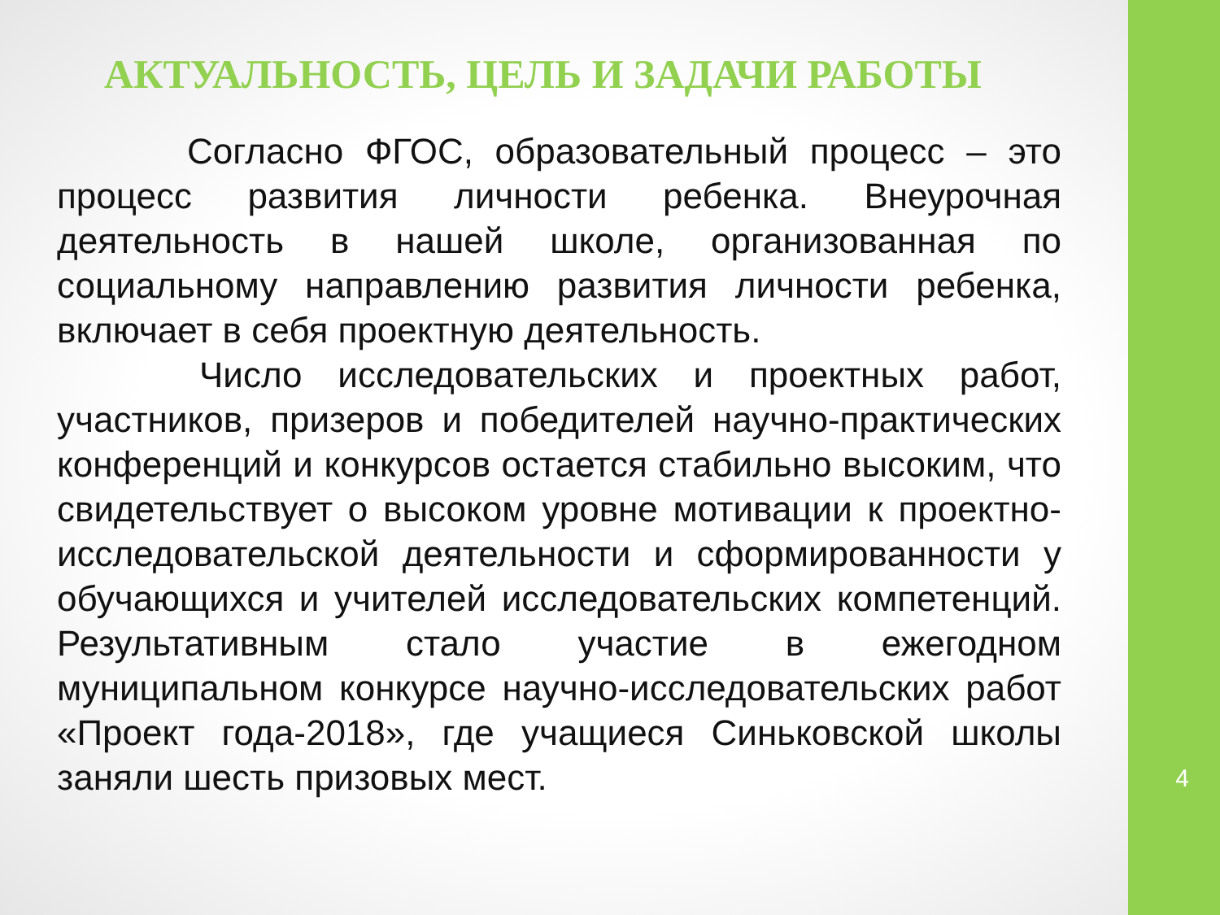АКТУАЛЬНОСТЬ, ЦЕЛЬ И ЗАДАЧИ РАБОТЫ
Согласно ФГОС, образовательный процесс – это процесс развития личности ребенка. Внеурочная деятельность в нашей школе, организованная по социальному направлению развития личности ребенка, включает в себя проектную деятельность.
Число исследовательских и проектных работ, участников, призеров и победителей научно-практических конференций и конкурсов остается стабильно высоким, что свидетельствует о высоком уровне мотивации к проектно-исследовательской деятельности и сформированности у обучающихся и учителей исследовательских компетенций. Результативным стало участие в ежегодном муниципальном конкурсе научно-исследовательских работ «Проект года-2018», где учащиеся Синьковской школы заняли шесть призовых мест.
4